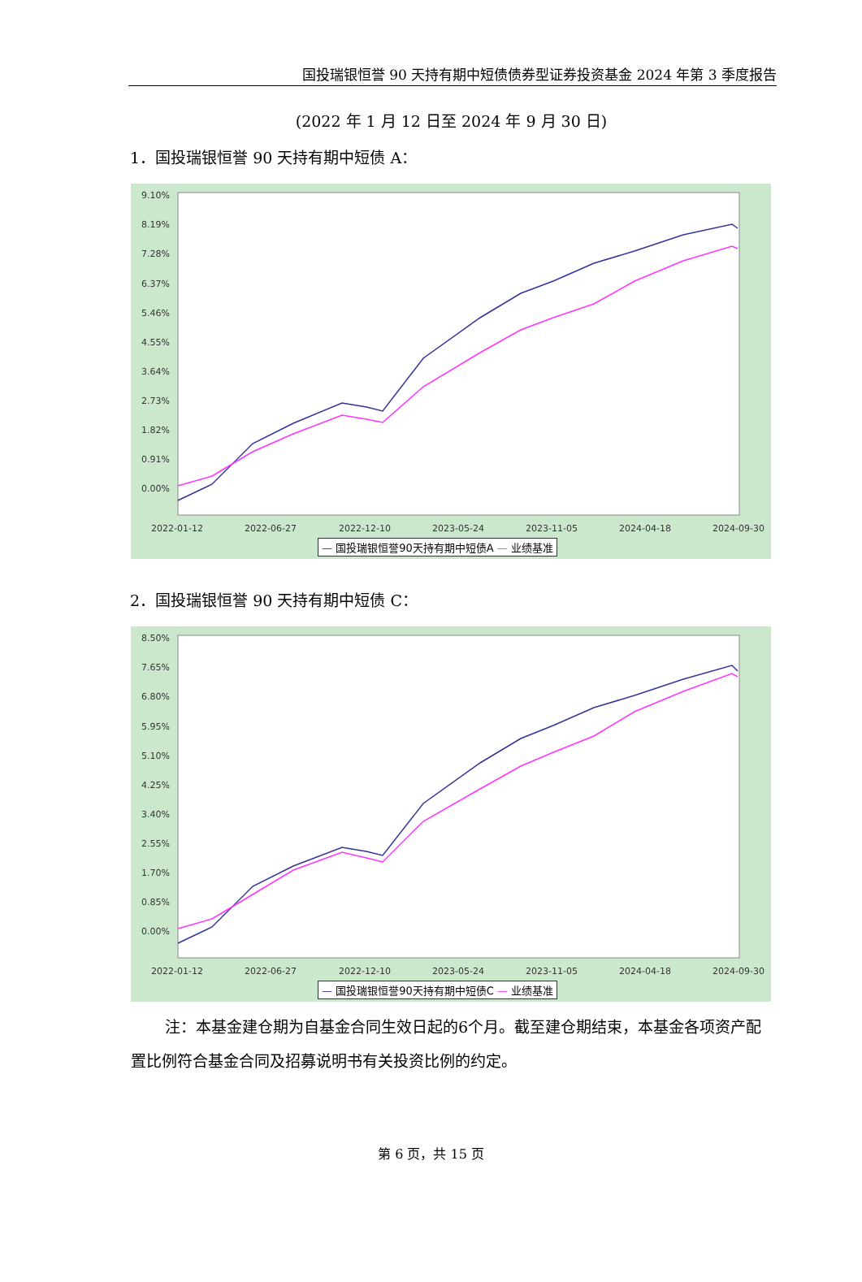国投瑞银恒誉 90 天持有期中短债债券型证券投资基金 2024 年第 3 季度报告
(2022 年 1 月 12 日至 2024 年 9 月 30 日)
1．国投瑞银恒誉 90 天持有期中短债 A：
9.10%
8.19%
7.28%
6.37%
5.46%
4.55%
3.64%
2.73%
1.82%
0.91%
0.00%
2022-01-12 2022-06-27 2022-12-10 2023-05-24 2023-11-05 2024-04-18 2024-09-30
— 国投瑞银恒誉90天持有期中短债A — 业绩基准
2．国投瑞银恒誉 90 天持有期中短债 C：
8.50%
7.65%
6.80%
5.95%
5.10%
4.25%
3.40%
2.55%
1.70%
0.85%
0.00%
2022-01-12 2022-06-27 2022-12-10 2023-05-24 2023-11-05 2024-04-18 2024-09-30
— 国投瑞银恒誉90天持有期中短债C — 业绩基准
注：本基金建仓期为自基金合同生效日起的6个月。截至建仓期结束，本基金各项资产配置比例符合基金合同及招募说明书有关投资比例的约定。
第 6 页，共 15 页